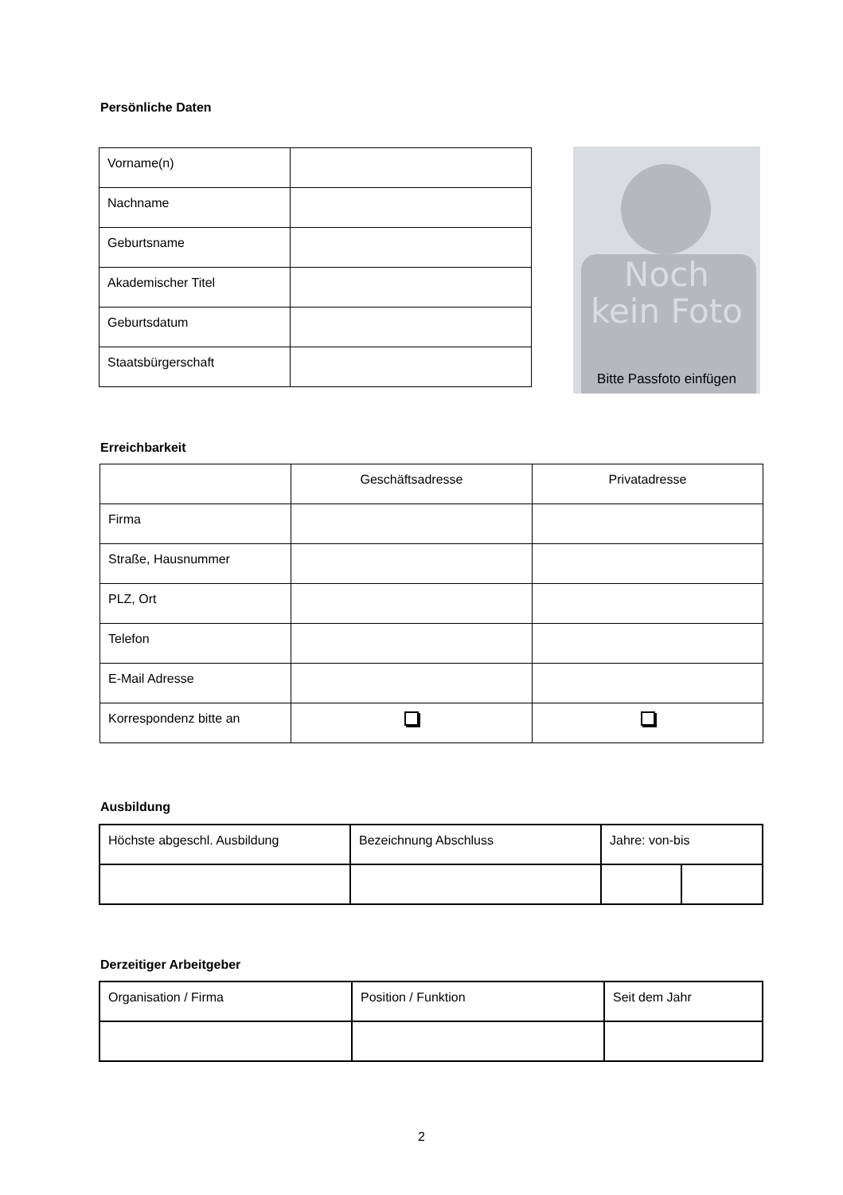Persönliche Daten
| Vorname(n) | |
| Nachname | |
| Geburtsname | |
| Akademischer Titel | |
| Geburtsdatum | |
| Staatsbürgerschaft | |
Noch
kein Foto
Bitte Passfoto einfügen
Erreichbarkeit
| | Geschäftsadresse | Privatadresse |
| Firma | | |
| Straße, Hausnummer | | |
| PLZ, Ort | | |
| Telefon | | |
| E-Mail Adresse | | |
| Korrespondenz bitte an | | |
Ausbildung
| Höchste abgeschl. Ausbildung | Bezeichnung Abschluss | Jahre: von-bis | |
Derzeitiger Arbeitgeber
| Organisation / Firma | Position / Funktion | Seit dem Jahr |
2